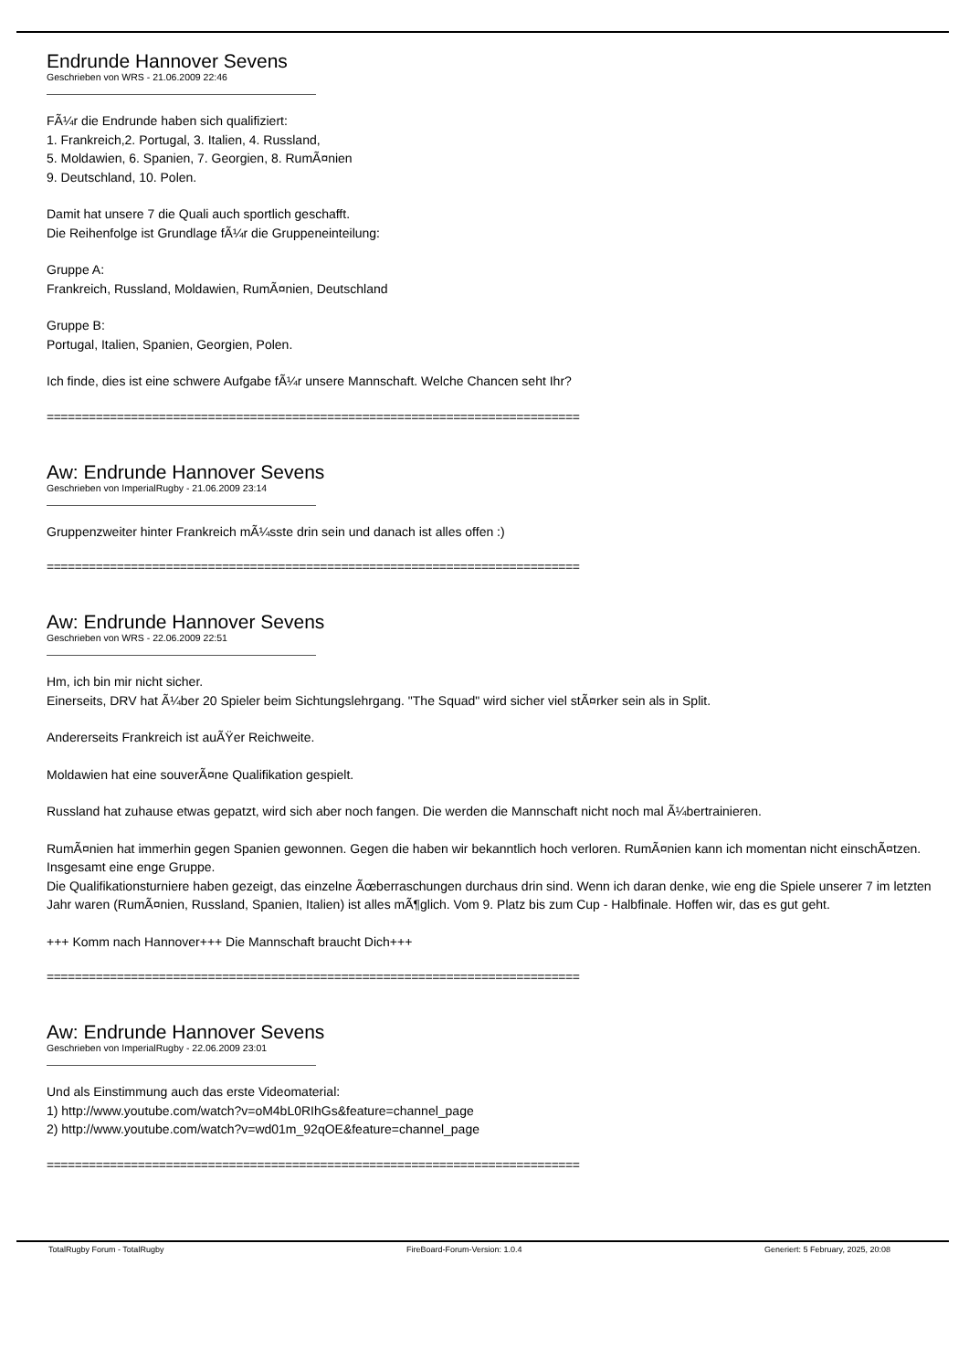Endrunde Hannover Sevens
Geschrieben von WRS - 21.06.2009 22:46
FÃ¼r die Endrunde haben sich qualifiziert:
1. Frankreich,2. Portugal, 3. Italien, 4. Russland,
5. Moldawien, 6. Spanien, 7. Georgien, 8. RumÃ¤nien
9. Deutschland, 10. Polen.
Damit hat unsere 7 die Quali auch sportlich geschafft.
Die Reihenfolge ist Grundlage fÃ¼r die Gruppeneinteilung:
Gruppe A:
Frankreich, Russland, Moldawien, RumÃ¤nien, Deutschland
Gruppe B:
Portugal, Italien, Spanien, Georgien, Polen.
Ich finde, dies ist eine schwere Aufgabe fÃ¼r unsere Mannschaft. Welche Chancen seht Ihr?
============================================================================
Aw: Endrunde Hannover Sevens
Geschrieben von ImperialRugby - 21.06.2009 23:14
Gruppenzweiter hinter Frankreich mÃ¼sste drin sein und danach ist alles offen :)
============================================================================
Aw: Endrunde Hannover Sevens
Geschrieben von WRS - 22.06.2009 22:51
Hm, ich bin mir nicht sicher.
Einerseits, DRV hat Ã¼ber 20 Spieler beim Sichtungslehrgang. "The Squad" wird sicher viel stÃ¤rker sein als in Split.
Andererseits Frankreich ist auÃŸer Reichweite.
Moldawien hat eine souverÃ¤ne Qualifikation gespielt.
Russland hat zuhause etwas gepatzt, wird sich aber noch fangen. Die werden die Mannschaft nicht noch mal Ã¼bertrainieren.
RumÃ¤nien hat immerhin gegen Spanien gewonnen. Gegen die haben wir bekanntlich hoch verloren. RumÃ¤nien kann ich momentan nicht einschÃ¤tzen.
Insgesamt eine enge Gruppe.
Die Qualifikationsturniere haben gezeigt, das einzelne Ãœberraschungen durchaus drin sind. Wenn ich daran denke, wie eng die Spiele unserer 7 im letzten Jahr waren (RumÃ¤nien, Russland, Spanien, Italien) ist alles mÃ¶glich. Vom 9. Platz bis zum Cup - Halbfinale. Hoffen wir, das es gut geht.
+++ Komm nach Hannover+++ Die Mannschaft braucht Dich+++
============================================================================
Aw: Endrunde Hannover Sevens
Geschrieben von ImperialRugby - 22.06.2009 23:01
Und als Einstimmung auch das erste Videomaterial:
1) http://www.youtube.com/watch?v=oM4bL0RIhGs&feature=channel_page
2) http://www.youtube.com/watch?v=wd01m_92qOE&feature=channel_page
============================================================================
TotalRugby Forum - TotalRugby FireBoard-Forum-Version: 1.0.4 Generiert: 5 February, 2025, 20:08